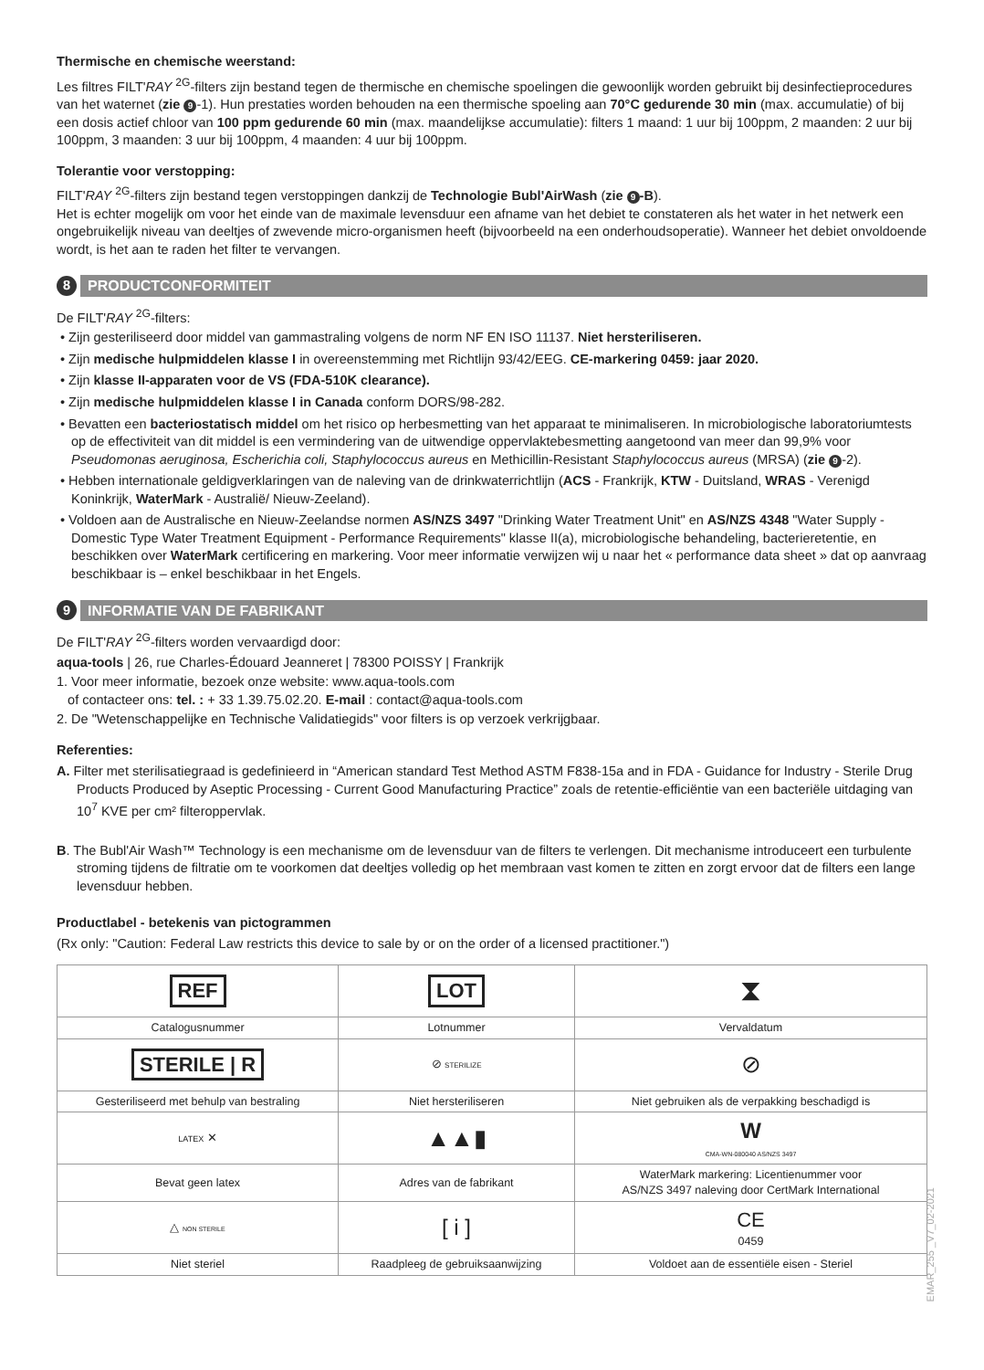Thermische en chemische weerstand:
Les filtres FILT'RAY <sup>2G</sup>-filters zijn bestand tegen de thermische en chemische spoelingen die gewoonlijk worden gebruikt bij desinfectieprocedures van het waternet (zie 9 -1). Hun prestaties worden behouden na een thermische spoeling aan 70°C gedurende 30 min (max. accumulatie) of bij een dosis actief chloor van 100 ppm gedurende 60 min (max. maandelijkse accumulatie): filters 1 maand: 1 uur bij 100ppm, 2 maanden: 2 uur bij 100ppm, 3 maanden: 3 uur bij 100ppm, 4 maanden: 4 uur bij 100ppm.
Tolerantie voor verstopping:
FILT'RAY <sup>2G</sup>-filters zijn bestand tegen verstoppingen dankzij de Technologie Bubl'AirWash (zie 9 -B).
Het is echter mogelijk om voor het einde van de maximale levensduur een afname van het debiet te constateren als het water in het netwerk een ongebruikelijk niveau van deeltjes of zwevende micro-organismen heeft (bijvoorbeeld na een onderhoudsoperatie). Wanneer het debiet onvoldoende wordt, is het aan te raden het filter te vervangen.
8
PRODUCTCONFORMITEIT
De FILT'RAY <sup>2G</sup>-filters:
• Zijn gesteriliseerd door middel van gammastraling volgens de norm NF EN ISO 11137. Niet hersteriliseren.
• Zijn medische hulpmiddelen klasse I in overeenstemming met Richtlijn 93/42/EEG. CE-markering 0459: jaar 2020.
• Zijn klasse II-apparaten voor de VS (FDA-510K clearance).
• Zijn medische hulpmiddelen klasse I in Canada conform DORS/98-282.
• Bevatten een bacteriostatisch middel om het risico op herbesmetting van het apparaat te minimaliseren. In microbiologische laboratoriumtests op de effectiviteit van dit middel is een vermindering van de uitwendige oppervlaktebesmetting aangetoond van meer dan 99,9% voor Pseudomonas aeruginosa, Escherichia coli, Staphylococcus aureus en Methicillin-Resistant Staphylococcus aureus (MRSA) (zie 9 -2).
• Hebben internationale geldigverklaringen van de naleving van de drinkwaterrichtlijn (ACS - Frankrijk, KTW - Duitsland, WRAS - Verenigd Koninkrijk, WaterMark - Australië/ Nieuw-Zeeland).
• Voldoen aan de Australische en Nieuw-Zeelandse normen AS/NZS 3497 "Drinking Water Treatment Unit" en AS/NZS 4348 "Water Supply - Domestic Type Water Treatment Equipment - Performance Requirements" klasse II(a), microbiologische behandeling, bacterieretentie, en beschikken over WaterMark certificering en markering. Voor meer informatie verwijzen wij u naar het « performance data sheet » dat op aanvraag beschikbaar is – enkel beschikbaar in het Engels.
9
INFORMATIE VAN DE FABRIKANT
De FILT'RAY <sup>2G</sup>-filters worden vervaardigd door:
aqua-tools | 26, rue Charles-Édouard Jeanneret | 78300 POISSY | Frankrijk
1. Voor meer informatie, bezoek onze website: www.aqua-tools.com
of contacteer ons: tel. : + 33 1.39.75.02.20. E-mail : contact@aqua-tools.com
2. De "Wetenschappelijke en Technische Validatiegids" voor filters is op verzoek verkrijgbaar.
Referenties:
A. Filter met sterilisatiegraad is gedefinieerd in “American standard Test Method ASTM F838-15a and in FDA - Guidance for Industry - Sterile Drug Products Produced by Aseptic Processing - Current Good Manufacturing Practice” zoals de retentie-efficiëntie van een bacteriële uitdaging van 10<sup>7</sup> KVE per cm² filteroppervlak.
B. The Bubl'Air Wash™ Technology is een mechanisme om de levensduur van de filters te verlengen. Dit mechanisme introduceert een turbulente stroming tijdens de filtratie om te voorkomen dat deeltjes volledig op het membraan vast komen te zitten en zorgt ervoor dat de filters een lange levensduur hebben.
Productlabel - betekenis van pictogrammen
(Rx only: "Caution: Federal Law restricts this device to sale by or on the order of a licensed practitioner.")
| REF | LOT | ⧗ |
| Catalogusnummer | Lotnummer | Vervaldatum |
| STERILE / R | ⊘ STERILIZE | ⊘ |
| Gesteriliseerd met behulp van bestraling | Niet hersteriliseren | Niet gebruiken als de verpakking beschadigd is |
| LATEX ✕ | ▲▲▮ | W CMA-WN-080040 AS/NZS 3497 |
| Bevat geen latex | Adres van de fabrikant | WaterMark markering: Licentienummer voor AS/NZS 3497 naleving door CertMark International |
| △ NON STERILE | [ i ] | CE 0459 |
| Niet steriel | Raadpleeg de gebruiksaanwijzing | Voldoet aan de essentiële eisen - Steriel |
EMAR_255 _V7_02-2021